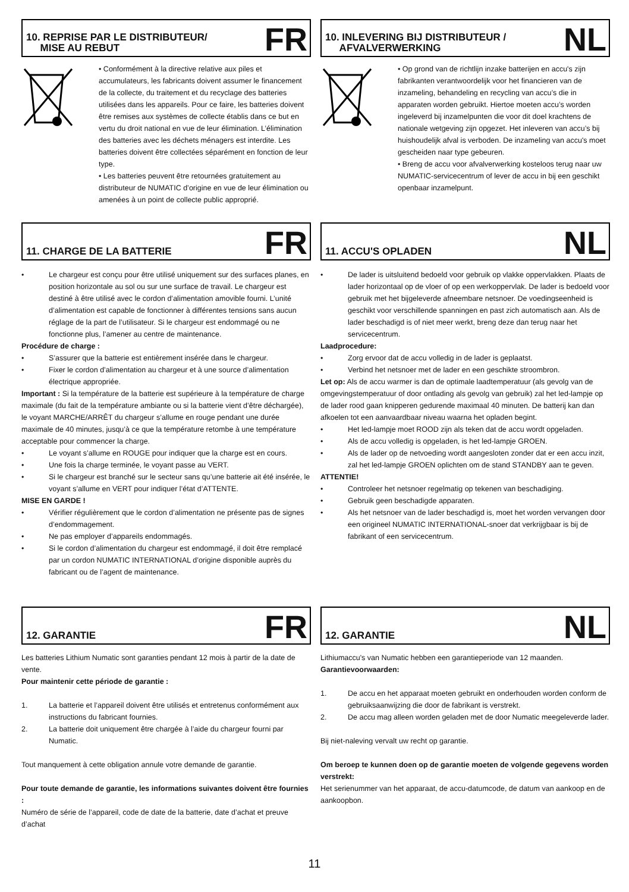10. REPRISE PAR LE DISTRIBUTEUR/
MISE AU REBUT
FR
• Conformément à la directive relative aux piles et accumulateurs, les fabricants doivent assumer le financement de la collecte, du traitement et du recyclage des batteries utilisées dans les appareils. Pour ce faire, les batteries doivent être remises aux systèmes de collecte établis dans ce but en vertu du droit national en vue de leur élimination. L’élimination des batteries avec les déchets ménagers est interdite. Les batteries doivent être collectées séparément en fonction de leur type.
• Les batteries peuvent être retournées gratuitement au distributeur de NUMATIC d’origine en vue de leur élimination ou amenées à un point de collecte public approprié.
10. INLEVERING BIJ DISTRIBUTEUR /
AFVALVERWERKING
NL
• Op grond van de richtlijn inzake batterijen en accu's zijn fabrikanten verantwoordelijk voor het financieren van de inzameling, behandeling en recycling van accu’s die in apparaten worden gebruikt. Hiertoe moeten accu’s worden ingeleverd bij inzamelpunten die voor dit doel krachtens de nationale wetgeving zijn opgezet. Het inleveren van accu’s bij huishoudelijk afval is verboden. De inzameling van accu's moet gescheiden naar type gebeuren.
• Breng de accu voor afvalverwerking kosteloos terug naar uw NUMATIC-servicecentrum of lever de accu in bij een geschikt openbaar inzamelpunt.
11. CHARGE DE LA BATTERIE
FR
• Le chargeur est conçu pour être utilisé uniquement sur des surfaces planes, en position horizontale au sol ou sur une surface de travail. Le chargeur est destiné à être utilisé avec le cordon d’alimentation amovible fourni. L’unité d’alimentation est capable de fonctionner à différentes tensions sans aucun réglage de la part de l’utilisateur. Si le chargeur est endommagé ou ne fonctionne plus, l’amener au centre de maintenance.
Procédure de charge :
• S’assurer que la batterie est entièrement insérée dans le chargeur.
• Fixer le cordon d’alimentation au chargeur et à une source d’alimentation électrique appropriée.
Important : Si la température de la batterie est supérieure à la température de charge maximale (du fait de la température ambiante ou si la batterie vient d’être déchargée), le voyant MARCHE/ARRÊT du chargeur s’allume en rouge pendant une durée maximale de 40 minutes, jusqu’à ce que la température retombe à une température acceptable pour commencer la charge.
• Le voyant s’allume en ROUGE pour indiquer que la charge est en cours.
• Une fois la charge terminée, le voyant passe au VERT.
• Si le chargeur est branché sur le secteur sans qu’une batterie ait été insérée, le voyant s’allume en VERT pour indiquer l’état d’ATTENTE.
MISE EN GARDE !
• Vérifier régulièrement que le cordon d’alimentation ne présente pas de signes d’endommagement.
• Ne pas employer d’appareils endommagés.
• Si le cordon d’alimentation du chargeur est endommagé, il doit être remplacé par un cordon NUMATIC INTERNATIONAL d’origine disponible auprès du fabricant ou de l’agent de maintenance.
11. ACCU'S OPLADEN
NL
• De lader is uitsluitend bedoeld voor gebruik op vlakke oppervlakken. Plaats de lader horizontaal op de vloer of op een werkoppervlak. De lader is bedoeld voor gebruik met het bijgeleverde afneembare netsnoer. De voedingseenheid is geschikt voor verschillende spanningen en past zich automatisch aan. Als de lader beschadigd is of niet meer werkt, breng deze dan terug naar het servicecentrum.
Laadprocedure:
• Zorg ervoor dat de accu volledig in de lader is geplaatst.
• Verbind het netsnoer met de lader en een geschikte stroombron.
Let op: Als de accu warmer is dan de optimale laadtemperatuur (als gevolg van de omgevingstemperatuur of door ontlading als gevolg van gebruik) zal het led-lampje op de lader rood gaan knipperen gedurende maximaal 40 minuten. De batterij kan dan afkoelen tot een aanvaardbaar niveau waarna het opladen begint.
• Het led-lampje moet ROOD zijn als teken dat de accu wordt opgeladen.
• Als de accu volledig is opgeladen, is het led-lampje GROEN.
• Als de lader op de netvoeding wordt aangesloten zonder dat er een accu inzit, zal het led-lampje GROEN oplichten om de stand STANDBY aan te geven.
ATTENTIE!
• Controleer het netsnoer regelmatig op tekenen van beschadiging.
• Gebruik geen beschadigde apparaten.
• Als het netsnoer van de lader beschadigd is, moet het worden vervangen door een origineel NUMATIC INTERNATIONAL-snoer dat verkrijgbaar is bij de fabrikant of een servicecentrum.
12. GARANTIE
FR
Les batteries Lithium Numatic sont garanties pendant 12 mois à partir de la date de vente.
Pour maintenir cette période de garantie :
1. La batterie et l’appareil doivent être utilisés et entretenus conformément aux instructions du fabricant fournies.
2. La batterie doit uniquement être chargée à l’aide du chargeur fourni par Numatic.
Tout manquement à cette obligation annule votre demande de garantie.
Pour toute demande de garantie, les informations suivantes doivent être fournies :
Numéro de série de l’appareil, code de date de la batterie, date d’achat et preuve d’achat
12. GARANTIE
NL
Lithiumaccu's van Numatic hebben een garantieperiode van 12 maanden.
Garantievoorwaarden:
1. De accu en het apparaat moeten gebruikt en onderhouden worden conform de gebruiksaanwijzing die door de fabrikant is verstrekt.
2. De accu mag alleen worden geladen met de door Numatic meegeleverde lader.
Bij niet-naleving vervalt uw recht op garantie.
Om beroep te kunnen doen op de garantie moeten de volgende gegevens worden verstrekt:
Het serienummer van het apparaat, de accu-datumcode, de datum van aankoop en de aankoopbon.
11